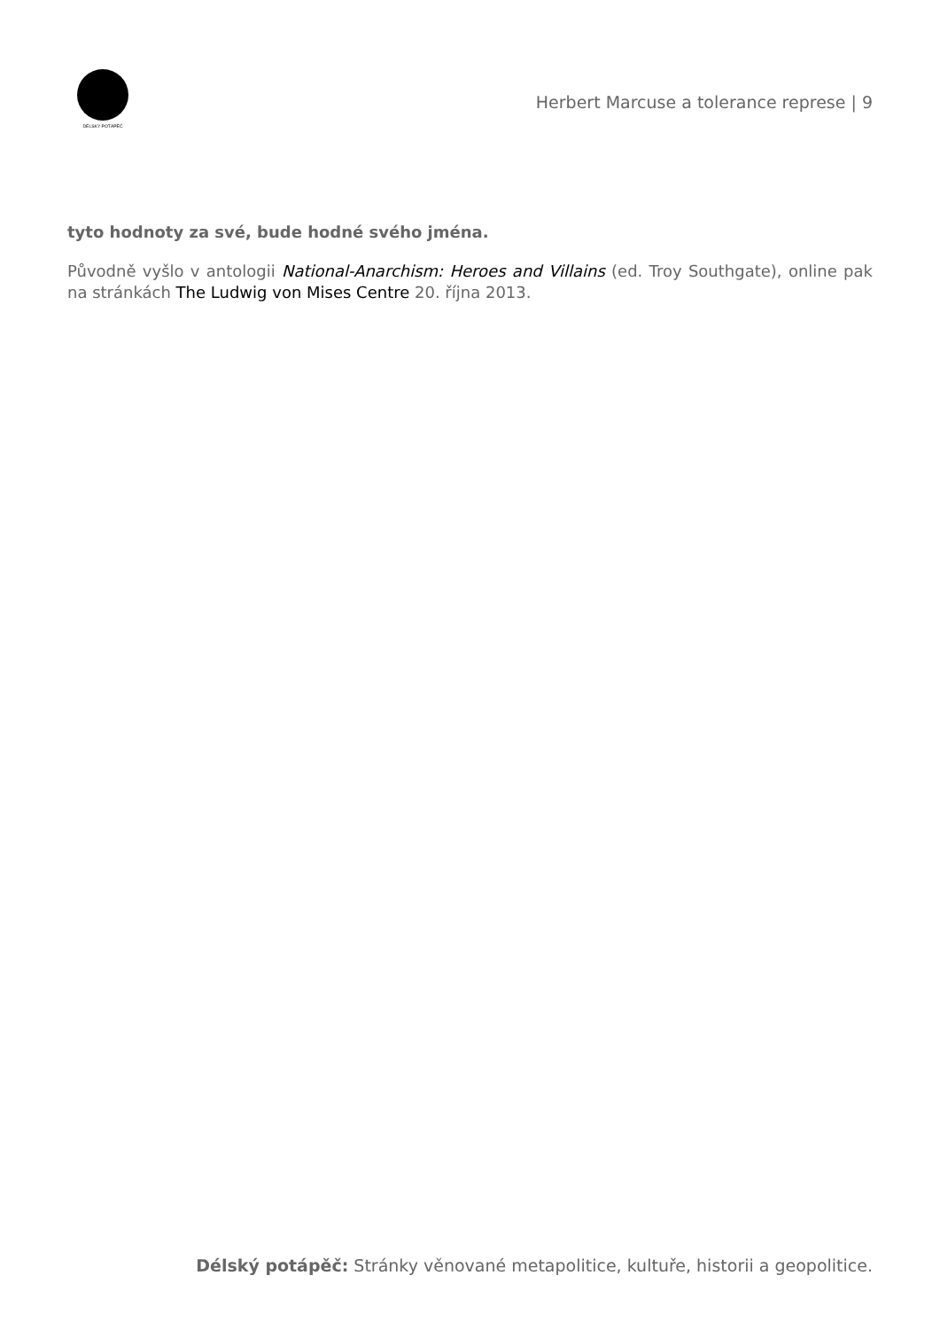DÉLSKÝ POTÁPĚČ
Herbert Marcuse a tolerance represe | 9
tyto hodnoty za své, bude hodné svého jména.
Původně vyšlo v antologii National-Anarchism: Heroes and Villains (ed. Troy Southgate), online pak na stránkách The Ludwig von Mises Centre 20. října 2013.
Délský potápěč: Stránky věnované metapolitice, kultuře, historii a geopolitice.